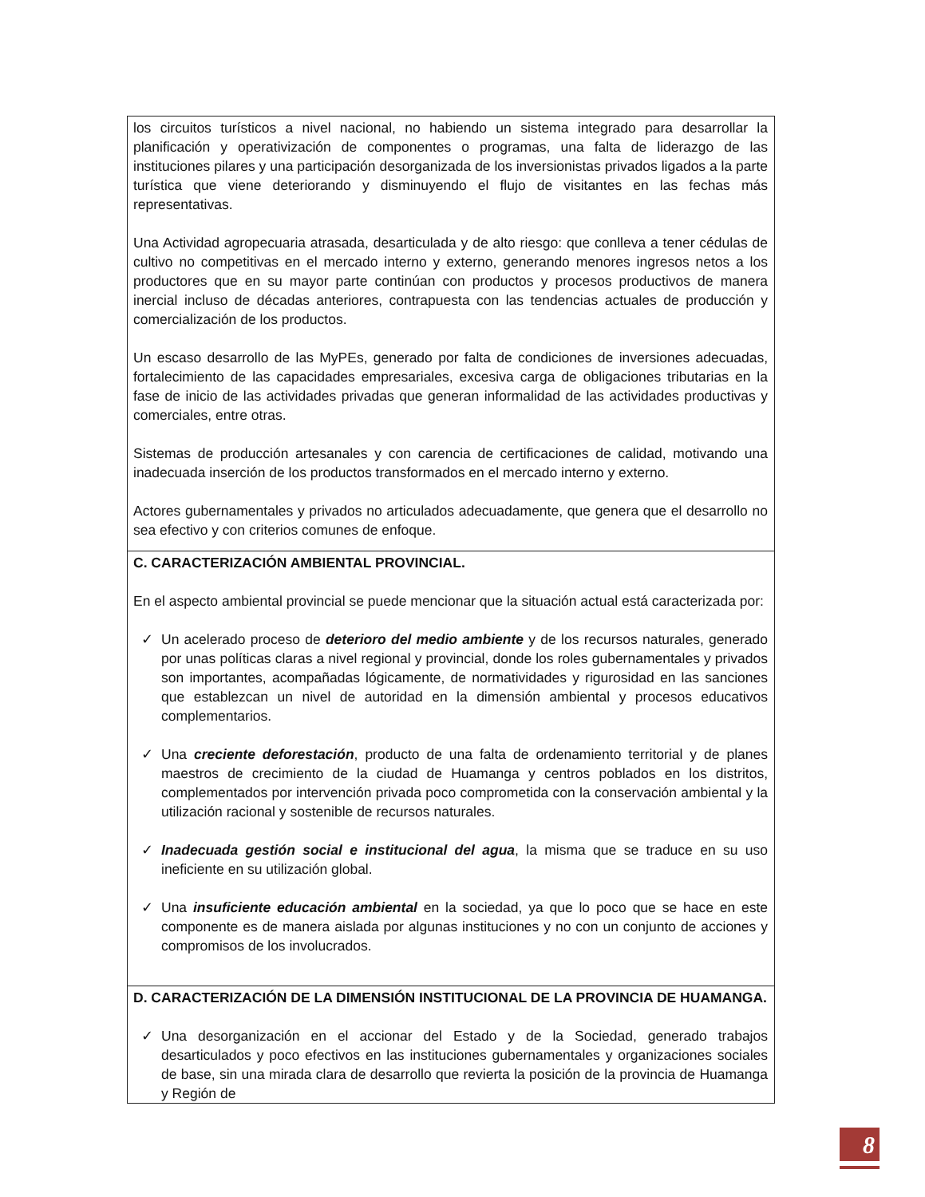| los circuitos turísticos a nivel nacional, no habiendo un sistema integrado para desarrollar la planificación y operativización de componentes o programas, una falta de liderazgo de las instituciones pilares y una participación desorganizada de los inversionistas privados ligados a la parte turística que viene deteriorando y disminuyendo el flujo de visitantes en las fechas más representativas. Una Actividad agropecuaria atrasada, desarticulada y de alto riesgo: que conlleva a tener cédulas de cultivo no competitivas en el mercado interno y externo, generando menores ingresos netos a los productores que en su mayor parte continúan con productos y procesos productivos de manera inercial incluso de décadas anteriores, contrapuesta con las tendencias actuales de producción y comercialización de los productos. Un escaso desarrollo de las MyPEs, generado por falta de condiciones de inversiones adecuadas, fortalecimiento de las capacidades empresariales, excesiva carga de obligaciones tributarias en la fase de inicio de las actividades privadas que generan informalidad de las actividades productivas y comerciales, entre otras. Sistemas de producción artesanales y con carencia de certificaciones de calidad, motivando una inadecuada inserción de los productos transformados en el mercado interno y externo. Actores gubernamentales y privados no articulados adecuadamente, que genera que el desarrollo no sea efectivo y con criterios comunes de enfoque. |
| C. CARACTERIZACIÓN AMBIENTAL PROVINCIAL. En el aspecto ambiental provincial se puede mencionar que la situación actual está caracterizada por: ✓ Un acelerado proceso de deterioro del medio ambiente y de los recursos naturales, generado por unas políticas claras a nivel regional y provincial, donde los roles gubernamentales y privados son importantes, acompañadas lógicamente, de normatividades y rigurosidad en las sanciones que establezcan un nivel de autoridad en la dimensión ambiental y procesos educativos complementarios. ✓ Una creciente deforestación , producto de una falta de ordenamiento territorial y de planes maestros de crecimiento de la ciudad de Huamanga y centros poblados en los distritos, complementados por intervención privada poco comprometida con la conservación ambiental y la utilización racional y sostenible de recursos naturales. ✓ Inadecuada gestión social e institucional del agua , la misma que se traduce en su uso ineficiente en su utilización global. ✓ Una insuficiente educación ambiental en la sociedad, ya que lo poco que se hace en este componente es de manera aislada por algunas instituciones y no con un conjunto de acciones y compromisos de los involucrados. |
| D. CARACTERIZACIÓN DE LA DIMENSIÓN INSTITUCIONAL DE LA PROVINCIA DE HUAMANGA. ✓ Una desorganización en el accionar del Estado y de la Sociedad, generado trabajos desarticulados y poco efectivos en las instituciones gubernamentales y organizaciones sociales de base, sin una mirada clara de desarrollo que revierta la posición de la provincia de Huamanga y Región de |
8